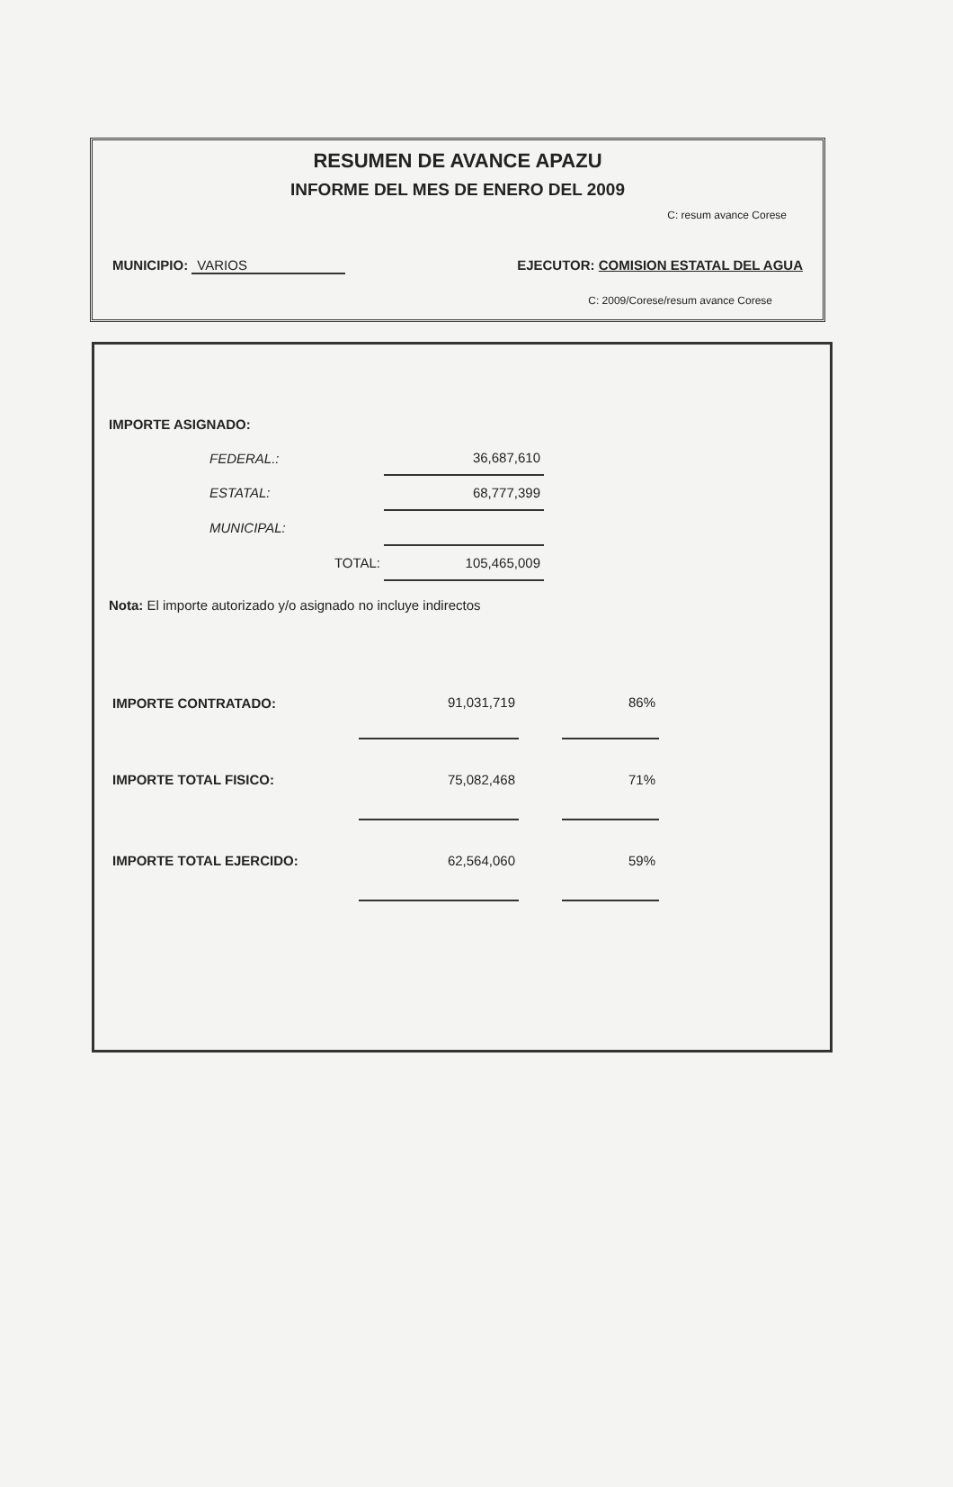RESUMEN DE AVANCE APAZU
INFORME DEL MES DE ENERO DEL 2009
C: resum avance Corese
MUNICIPIO: VARIOS EJECUTOR: COMISION ESTATAL DEL AGUA
C: 2009/Corese/resum avance Corese
IMPORTE ASIGNADO:
| | FEDERAL.: | 36,687,610 |
| | ESTATAL: | 68,777,399 |
| | MUNICIPAL: | |
| | TOTAL: | 105,465,009 |
Nota: El importe autorizado y/o asignado no incluye indirectos
| IMPORTE CONTRATADO: | 91,031,719 | | 86% |
| IMPORTE TOTAL FISICO: | 75,082,468 | | 71% |
| IMPORTE TOTAL EJERCIDO: | 62,564,060 | | 59% |